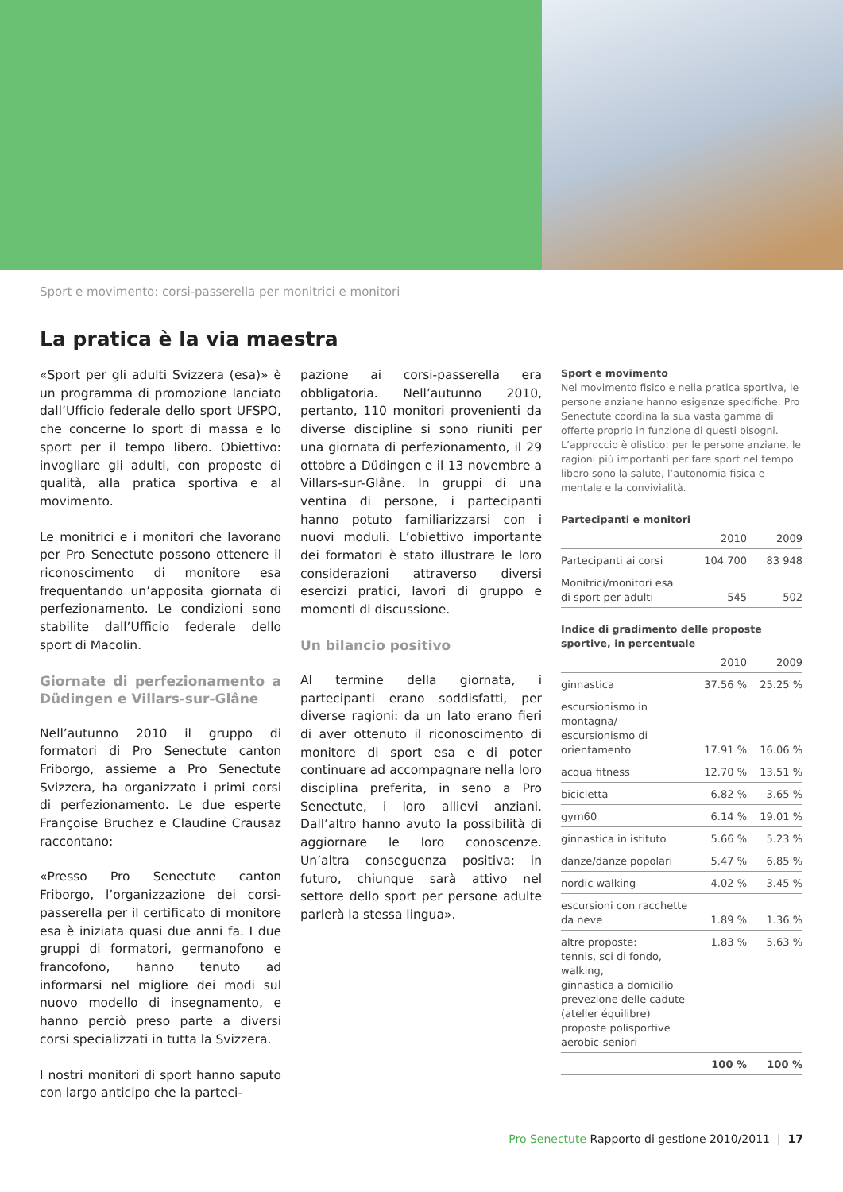Sport e movimento: corsi-passerella per monitrici e monitori
La pratica è la via maestra
«Sport per gli adulti Svizzera (esa)» è un programma di promozione lanciato dall’Ufficio federale dello sport UFSPO, che concerne lo sport di massa e lo sport per il tempo libero. Obiettivo: invogliare gli adulti, con proposte di qualità, alla pratica sportiva e al movimento.
Le monitrici e i monitori che lavorano per Pro Senectute possono ottenere il riconoscimento di monitore esa frequentando un’apposita giornata di perfezionamento. Le condizioni sono stabilite dall’Ufficio federale dello sport di Macolin.
Giornate di perfezionamento a Düdingen e Villars-sur-Glâne
Nell’autunno 2010 il gruppo di formatori di Pro Senectute canton Friborgo, assieme a Pro Senectute Svizzera, ha organizzato i primi corsi di perfezionamento. Le due esperte Françoise Bruchez e Claudine Crausaz raccontano:
«Presso Pro Senectute canton Friborgo, l’organizzazione dei corsi-passerella per il certificato di monitore esa è iniziata quasi due anni fa. I due gruppi di formatori, germanofono e francofono, hanno tenuto ad informarsi nel migliore dei modi sul nuovo modello di insegnamento, e hanno perciò preso parte a diversi corsi specializzati in tutta la Svizzera.
I nostri monitori di sport hanno saputo con largo anticipo che la parteci-
pazione ai corsi-passerella era obbligatoria. Nell’autunno 2010, pertanto, 110 monitori provenienti da diverse discipline si sono riuniti per una giornata di perfezionamento, il 29 ottobre a Düdingen e il 13 novembre a Villars-sur-Glâne. In gruppi di una ventina di persone, i partecipanti hanno potuto familiarizzarsi con i nuovi moduli. L’obiettivo importante dei formatori è stato illustrare le loro considerazioni attraverso diversi esercizi pratici, lavori di gruppo e momenti di discussione.
Un bilancio positivo
Al termine della giornata, i partecipanti erano soddisfatti, per diverse ragioni: da un lato erano fieri di aver ottenuto il riconoscimento di monitore di sport esa e di poter continuare ad accompagnare nella loro disciplina preferita, in seno a Pro Senectute, i loro allievi anziani. Dall’altro hanno avuto la possibilità di aggiornare le loro conoscenze. Un’altra conseguenza positiva: in futuro, chiunque sarà attivo nel settore dello sport per persone adulte parlerà la stessa lingua».
Sport e movimento
Nel movimento fisico e nella pratica sportiva, le persone anziane hanno esigenze specifiche. Pro Senectute coordina la sua vasta gamma di offerte proprio in funzione di questi bisogni. L’approccio è olistico: per le persone anziane, le ragioni più importanti per fare sport nel tempo libero sono la salute, l’autonomia fisica e mentale e la convivialità.
Partecipanti e monitori
| | 2010 | 2009 |
| --- | --- | --- |
| Partecipanti ai corsi | 104 700 | 83 948 |
| Monitrici/monitori esa di sport per adulti | 545 | 502 |
Indice di gradimento delle proposte sportive, in percentuale
| | 2010 | 2009 |
| --- | --- | --- |
| ginnastica | 37.56 % | 25.25 % |
| escursionismo in montagna/ escursionismo di orientamento | 17.91 % | 16.06 % |
| acqua fitness | 12.70 % | 13.51 % |
| bicicletta | 6.82 % | 3.65 % |
| gym60 | 6.14 % | 19.01 % |
| ginnastica in istituto | 5.66 % | 5.23 % |
| danze/danze popolari | 5.47 % | 6.85 % |
| nordic walking | 4.02 % | 3.45 % |
| escursioni con racchette da neve | 1.89 % | 1.36 % |
| altre proposte: tennis, sci di fondo, walking, ginnastica a domicilio prevezione delle cadute (atelier équilibre) proposte polisportive aerobic-seniori | 1.83 % | 5.63 % |
| | 100 % | 100 % |
Pro Senectute Rapporto di gestione 2010/2011 | 17